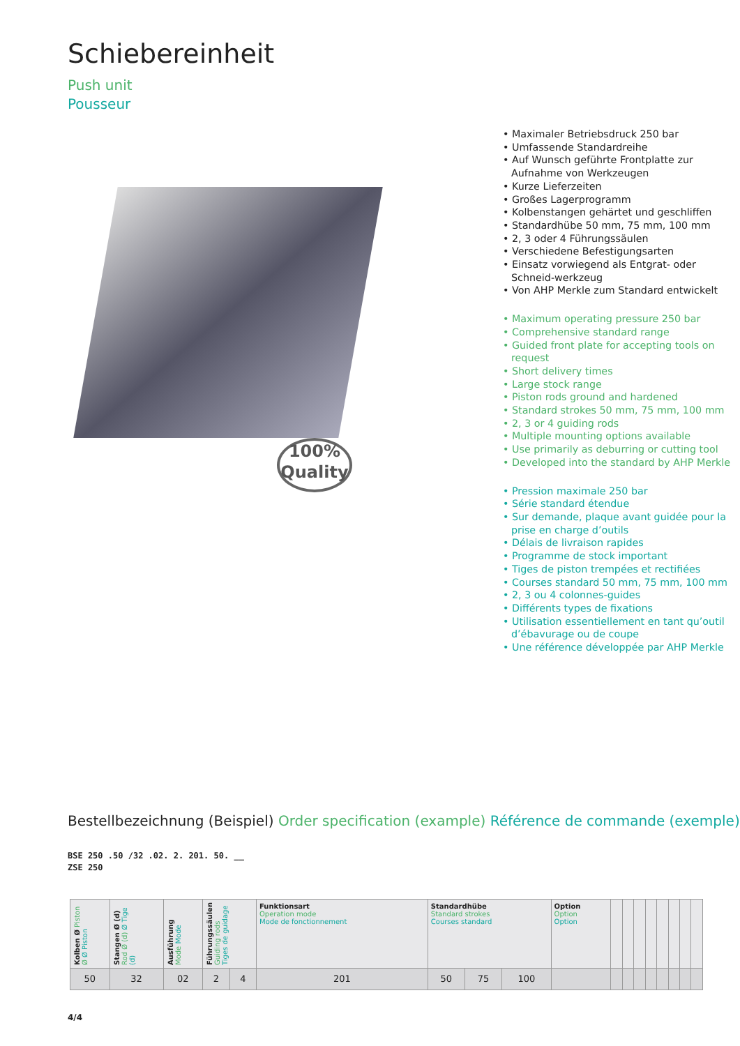Schiebereinheit
Push unit
Pousseur
100%
Quality
• Maximaler Betriebsdruck 250 bar
• Umfassende Standardreihe
• Auf Wunsch geführte Frontplatte zur Aufnahme von Werkzeugen
• Kurze Lieferzeiten
• Großes Lagerprogramm
• Kolbenstangen gehärtet und geschliffen
• Standardhübe 50 mm, 75 mm, 100 mm
• 2, 3 oder 4 Führungssäulen
• Verschiedene Befestigungsarten
• Einsatz vorwiegend als Entgrat- oder Schneid-werkzeug
• Von AHP Merkle zum Standard entwickelt
• Maximum operating pressure 250 bar
• Comprehensive standard range
• Guided front plate for accepting tools on request
• Short delivery times
• Large stock range
• Piston rods ground and hardened
• Standard strokes 50 mm, 75 mm, 100 mm
• 2, 3 or 4 guiding rods
• Multiple mounting options available
• Use primarily as deburring or cutting tool
• Developed into the standard by AHP Merkle
• Pression maximale 250 bar
• Série standard étendue
• Sur demande, plaque avant guidée pour la prise en charge d’outils
• Délais de livraison rapides
• Programme de stock important
• Tiges de piston trempées et rectifiées
• Courses standard 50 mm, 75 mm, 100 mm
• 2, 3 ou 4 colonnes-guides
• Différents types de fixations
• Utilisation essentiellement en tant qu’outil d’ébavurage ou de coupe
• Une référence développée par AHP Merkle
Bestellbezeichnung (Beispiel) Order specification (example) Référence de commande (exemple)
BSE 250 .50 /32 .02. 2. 201. 50. __
ZSE 250
| Kolben Ø Piston Ø Ø Piston | Stangen Ø (d) Rod Ø (d) Ø Tige (d) | Ausführung Mode Mode | Führungssäulen Guiding rods Tiges de guidage | | Funktionsart Operation mode Mode de fonctionnement | Standardhübe Standard strokes Courses standard | | | Option Option Option | | | | | | | | |
| 50 | 32 | 02 | 2 | 4 | 201 | 50 | 75 | 100 | | | | | | | | | |
4/4